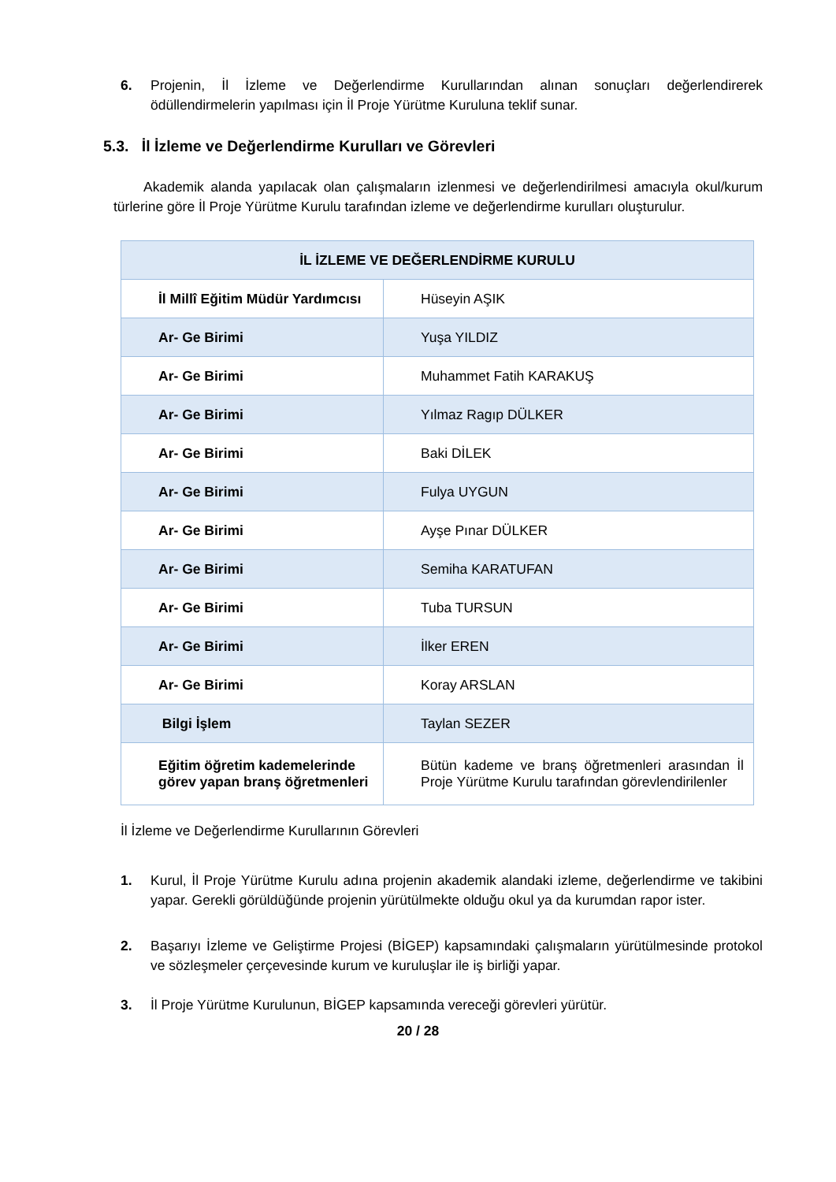6. Projenin, İl İzleme ve Değerlendirme Kurullarından alınan sonuçları değerlendirerek ödüllendirmelerin yapılması için İl Proje Yürütme Kuruluna teklif sunar.
5.3. İl İzleme ve Değerlendirme Kurulları ve Görevleri
Akademik alanda yapılacak olan çalışmaların izlenmesi ve değerlendirilmesi amacıyla okul/kurum türlerine göre İl Proje Yürütme Kurulu tarafından izleme ve değerlendirme kurulları oluşturulur.
| İL İZLEME VE DEĞERLENDİRME KURULU | |
| --- | --- |
| İl Millî Eğitim Müdür Yardımcısı | Hüseyin AŞIK |
| Ar- Ge Birimi | Yuşa YILDIZ |
| Ar- Ge Birimi | Muhammet Fatih KARAKUŞ |
| Ar- Ge Birimi | Yılmaz Ragıp DÜLKER |
| Ar- Ge Birimi | Baki DİLEK |
| Ar- Ge Birimi | Fulya UYGUN |
| Ar- Ge Birimi | Ayşe Pınar DÜLKER |
| Ar- Ge Birimi | Semiha KARATUFAN |
| Ar- Ge Birimi | Tuba TURSUN |
| Ar- Ge Birimi | İlker EREN |
| Ar- Ge Birimi | Koray ARSLAN |
| Bilgi İşlem | Taylan SEZER |
| Eğitim öğretim kademelerinde görev yapan branş öğretmenleri | Bütün kademe ve branş öğretmenleri arasından İl Proje Yürütme Kurulu tarafından görevlendirilenler |
İl İzleme ve Değerlendirme Kurullarının Görevleri
1. Kurul, İl Proje Yürütme Kurulu adına projenin akademik alandaki izleme, değerlendirme ve takibini yapar. Gerekli görüldüğünde projenin yürütülmekte olduğu okul ya da kurumdan rapor ister.
2. Başarıyı İzleme ve Geliştirme Projesi (BİGEP) kapsamındaki çalışmaların yürütülmesinde protokol ve sözleşmeler çerçevesinde kurum ve kuruluşlar ile iş birliği yapar.
3. İl Proje Yürütme Kurulunun, BİGEP kapsamında vereceği görevleri yürütür.
20 / 28